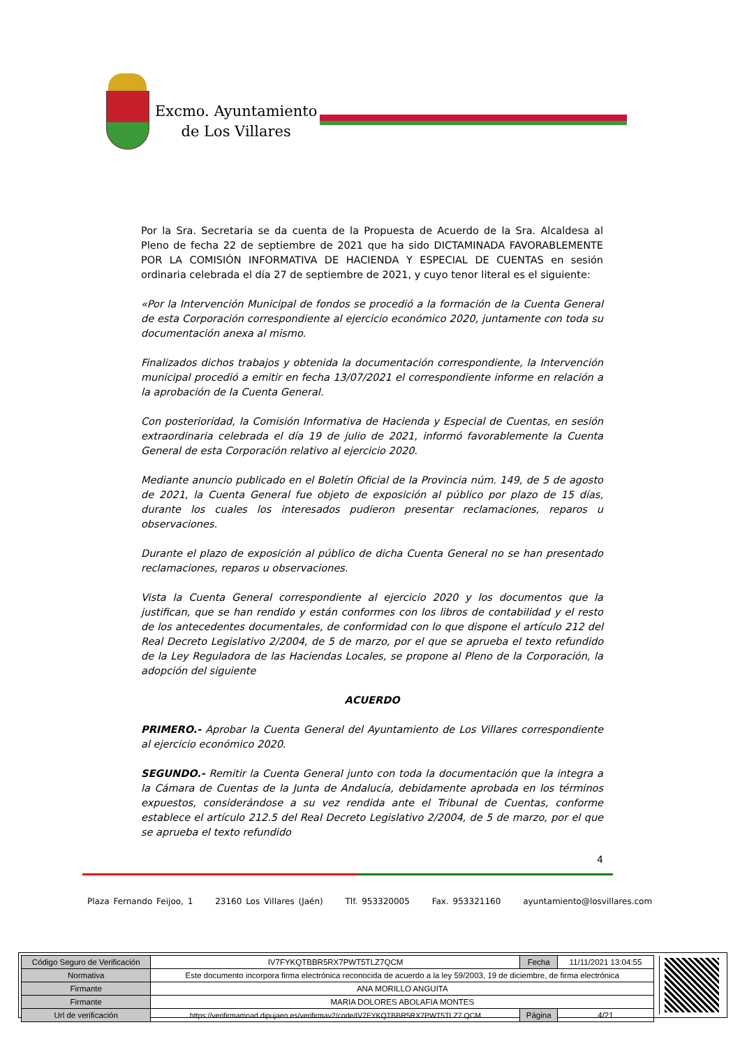Excmo. Ayuntamiento
de Los Villares
Por la Sra. Secretaria se da cuenta de la Propuesta de Acuerdo de la Sra. Alcaldesa al Pleno de fecha 22 de septiembre de 2021 que ha sido DICTAMINADA FAVORABLEMENTE POR LA COMISIÓN INFORMATIVA DE HACIENDA Y ESPECIAL DE CUENTAS en sesión ordinaria celebrada el día 27 de septiembre de 2021, y cuyo tenor literal es el siguiente:
«Por la Intervención Municipal de fondos se procedió a la formación de la Cuenta General de esta Corporación correspondiente al ejercicio económico 2020, juntamente con toda su documentación anexa al mismo.
Finalizados dichos trabajos y obtenida la documentación correspondiente, la Intervención municipal procedió a emitir en fecha 13/07/2021 el correspondiente informe en relación a la aprobación de la Cuenta General.
Con posterioridad, la Comisión Informativa de Hacienda y Especial de Cuentas, en sesión extraordinaria celebrada el día 19 de julio de 2021, informó favorablemente la Cuenta General de esta Corporación relativo al ejercicio 2020.
Mediante anuncio publicado en el Boletín Oficial de la Provincia núm. 149, de 5 de agosto de 2021, la Cuenta General fue objeto de exposición al público por plazo de 15 días, durante los cuales los interesados pudieron presentar reclamaciones, reparos u observaciones.
Durante el plazo de exposición al público de dicha Cuenta General no se han presentado reclamaciones, reparos u observaciones.
Vista la Cuenta General correspondiente al ejercicio 2020 y los documentos que la justifican, que se han rendido y están conformes con los libros de contabilidad y el resto de los antecedentes documentales, de conformidad con lo que dispone el artículo 212 del Real Decreto Legislativo 2/2004, de 5 de marzo, por el que se aprueba el texto refundido de la Ley Reguladora de las Haciendas Locales, se propone al Pleno de la Corporación, la adopción del siguiente
ACUERDO
PRIMERO.- Aprobar la Cuenta General del Ayuntamiento de Los Villares correspondiente al ejercicio económico 2020.
SEGUNDO.- Remitir la Cuenta General junto con toda la documentación que la integra a la Cámara de Cuentas de la Junta de Andalucía, debidamente aprobada en los términos expuestos, considerándose a su vez rendida ante el Tribunal de Cuentas, conforme establece el artículo 212.5 del Real Decreto Legislativo 2/2004, de 5 de marzo, por el que se aprueba el texto refundido
4
Plaza Fernando Feijoo, 1 23160 Los Villares (Jaén) Tlf. 953320005 Fax. 953321160 ayuntamiento@losvillares.com
| Código Seguro de Verificación | IV7FYKQTBBR5RX7PWT5TLZ7QCM | Fecha | 11/11/2021 13:04:55 |
| Normativa | Este documento incorpora firma electrónica reconocida de acuerdo a la ley 59/2003, 19 de diciembre, de firma electrónica | | |
| Firmante | ANA MORILLO ANGUITA | | |
| Firmante | MARIA DOLORES ABOLAFIA MONTES | | |
| Url de verificación | https://verifirmamoad.dipujaen.es/verifirmav2/code/IV7FYKQTBBR5RX7PWT5TLZ7 QCM | Página | 4/21 |